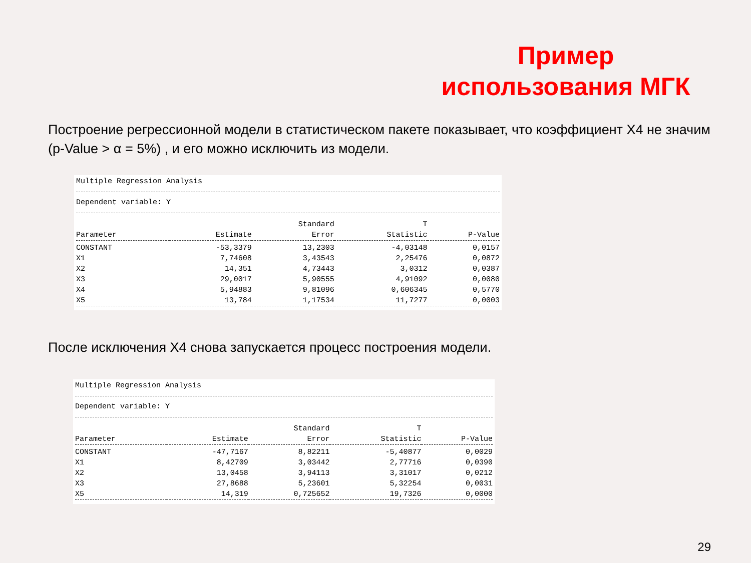Пример использования МГК
Построение регрессионной модели в статистическом пакете показывает, что коэффициент X4 не значим (p-Value > α = 5%) , и его можно исключить из модели.
Multiple Regression Analysis
Dependent variable: Y
| | | Standard | T | |
| --- | --- | --- | --- | --- |
| Parameter | Estimate | Error | Statistic | P-Value |
| CONSTANT | -53,3379 | 13,2303 | -4,03148 | 0,0157 |
| X1 | 7,74608 | 3,43543 | 2,25476 | 0,0872 |
| X2 | 14,351 | 4,73443 | 3,0312 | 0,0387 |
| X3 | 29,0017 | 5,90555 | 4,91092 | 0,0080 |
| X4 | 5,94883 | 9,81096 | 0,606345 | 0,5770 |
| X5 | 13,784 | 1,17534 | 11,7277 | 0,0003 |
После исключения X4 снова запускается процесс построения модели.
Multiple Regression Analysis
Dependent variable: Y
| | | Standard | T | |
| --- | --- | --- | --- | --- |
| Parameter | Estimate | Error | Statistic | P-Value |
| CONSTANT | -47,7167 | 8,82211 | -5,40877 | 0,0029 |
| X1 | 8,42709 | 3,03442 | 2,77716 | 0,0390 |
| X2 | 13,0458 | 3,94113 | 3,31017 | 0,0212 |
| X3 | 27,8688 | 5,23601 | 5,32254 | 0,0031 |
| X5 | 14,319 | 0,725652 | 19,7326 | 0,0000 |
29